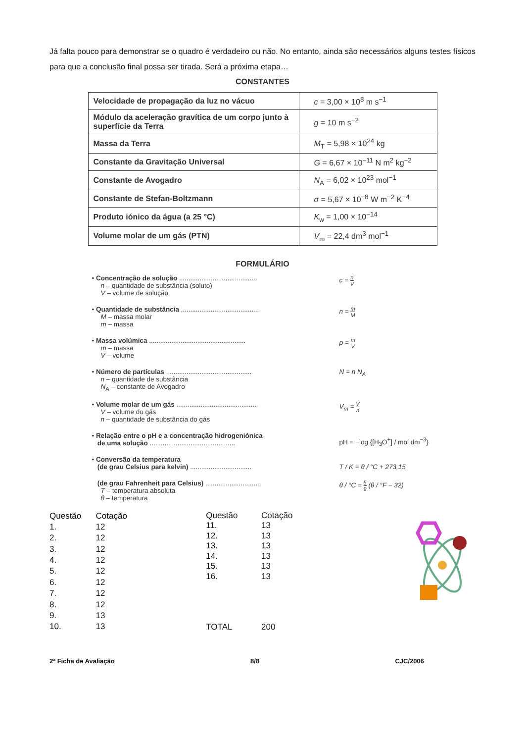Já falta pouco para demonstrar se o quadro é verdadeiro ou não. No entanto, ainda são necessários alguns testes físicos para que a conclusão final possa ser tirada. Será a próxima etapa…
CONSTANTES
| Velocidade de propagação da luz no vácuo | c = 3,00 × 10<sup>8</sup> m s<sup>−1</sup> |
| Módulo da aceleração gravítica de um corpo junto à superfície da Terra | g = 10 m s<sup>−2</sup> |
| Massa da Terra | M<sub>T</sub> = 5,98 × 10<sup>24</sup> kg |
| Constante da Gravitação Universal | G = 6,67 × 10<sup>−11</sup> N m<sup>2</sup> kg<sup>−2</sup> |
| Constante de Avogadro | N<sub>A</sub> = 6,02 × 10<sup>23</sup> mol<sup>−1</sup> |
| Constante de Stefan-Boltzmann | σ = 5,67 × 10<sup>−8</sup> W m<sup>−2</sup> K<sup>−4</sup> |
| Produto iónico da água (a 25 °C) | K<sub>w</sub> = 1,00 × 10<sup>−14</sup> |
| Volume molar de um gás (PTN) | V<sub>m</sub> = 22,4 dm<sup>3</sup> mol<sup>−1</sup> |
FORMULÁRIO
• Concentração de solução ..........................................
n – quantidade de substância (soluto)
V – volume de solução
c = n V
• Quantidade de substância ..........................................
M – massa molar
m – massa
n = m M
• Massa volúmica ....................................................
m – massa
V – volume
ρ = m V
• Número de partículas ..............................................
n – quantidade de substância
N<sub>A</sub> – constante de Avogadro
N = n N<sub>A</sub>
• Volume molar de um gás ............................................
V – volume do gás
n – quantidade de substância do gás
V<sub>m</sub> = V n
• Relação entre o pH e a concentração hidrogeniónica
de uma solução ..............................................
pH = −log {[H<sub>3</sub>O<sup>+</sup>] / mol dm<sup>−3</sup>}
• Conversão da temperatura
(de grau Celsius para kelvin) .................................
T / K = θ / °C + 273,15
(de grau Fahrenheit para Celsius) ..............................
T – temperatura absoluta
θ – temperatura
θ / °C = 5 9 (θ / °F − 32)
| Questão | Cotação |
| 1. | 12 |
| 2. | 12 |
| 3. | 12 |
| 4. | 12 |
| 5. | 12 |
| 6. | 12 |
| 7. | 12 |
| 8. | 12 |
| 9. | 13 |
| 10. | 13 |
| Questão | Cotação |
| 11. | 13 |
| 12. | 13 |
| 13. | 13 |
| 14. | 13 |
| 15. | 13 |
| 16. | 13 |
| TOTAL | 200 |
2ª Ficha de Avaliação 8/8 CJC/2006